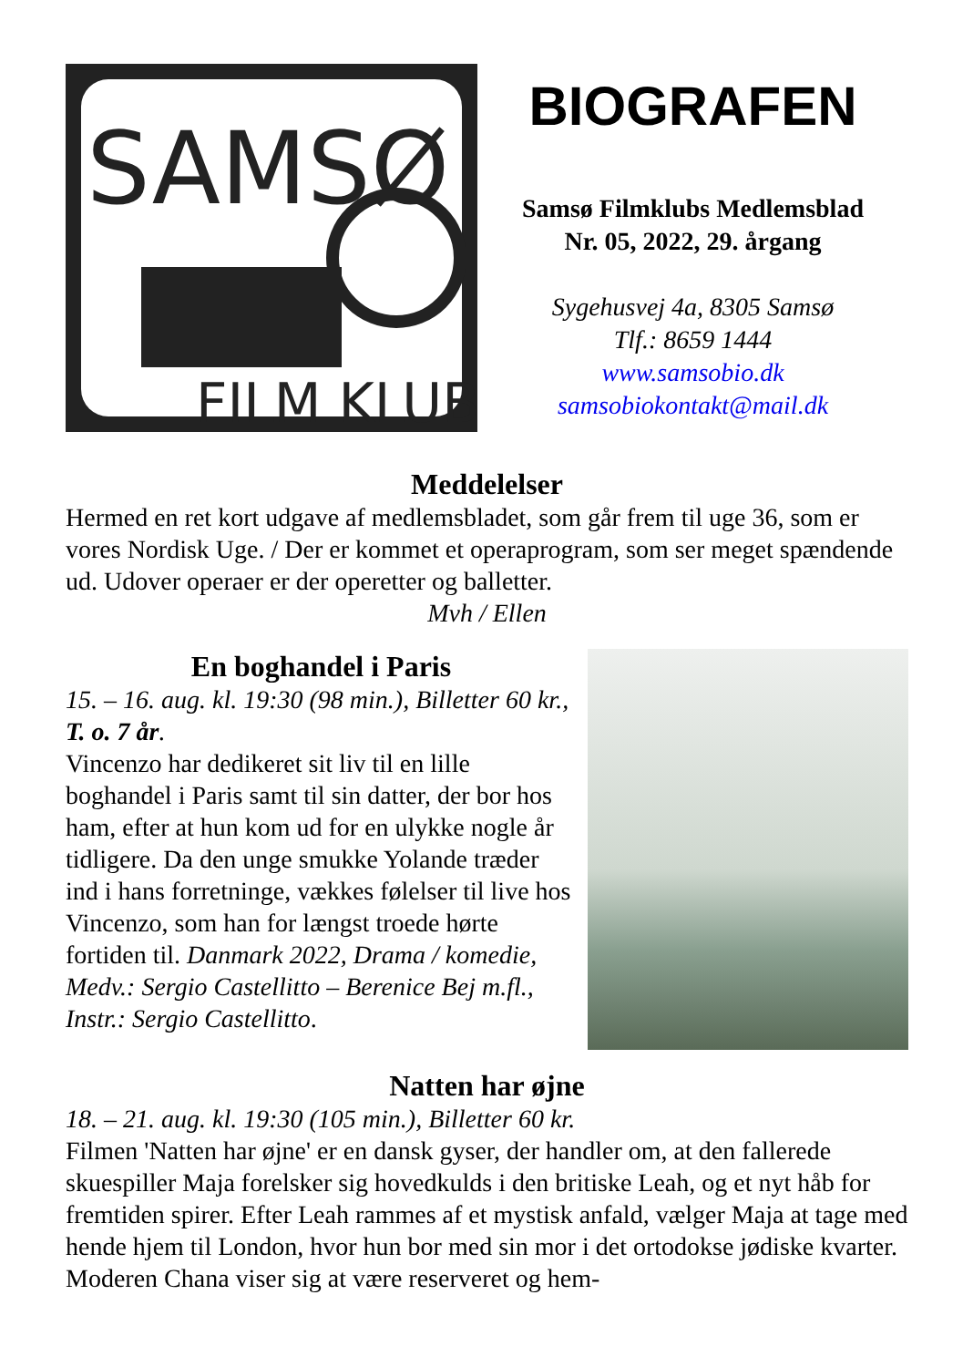SAMSØ
FILM KLUB
BIOGRAFEN
Samsø Filmklubs Medlemsblad
Nr. 05, 2022, 29. årgang
Sygehusvej 4a, 8305 Samsø
Tlf.: 8659 1444
www.samsobio.dk
samsobiokontakt@mail.dk
Meddelelser
Hermed en ret kort udgave af medlemsbladet, som går frem til uge 36, som er vores Nordisk Uge. / Der er kommet et operaprogram, som ser meget spændende ud. Udover operaer er der operetter og balletter.
Mvh / Ellen
En boghandel i Paris
15. – 16. aug. kl. 19:30 (98 min.), Billetter 60 kr., T. o. 7 år.
Vincenzo har dedikeret sit liv til en lille boghandel i Paris samt til sin datter, der bor hos ham, efter at hun kom ud for en ulykke nogle år tidligere. Da den unge smukke Yolande træder ind i hans forretninge, vækkes følelser til live hos Vincenzo, som han for længst troede hørte fortiden til. Danmark 2022, Drama / komedie, Medv.: Sergio Castellitto – Berenice Bej m.fl., Instr.: Sergio Castellitto.
Natten har øjne
18. – 21. aug. kl. 19:30 (105 min.), Billetter 60 kr.
Filmen 'Natten har øjne' er en dansk gyser, der handler om, at den fallerede skuespiller Maja forelsker sig hovedkulds i den britiske Leah, og et nyt håb for fremtiden spirer. Efter Leah rammes af et mystisk anfald, vælger Maja at tage med hende hjem til London, hvor hun bor med sin mor i det ortodokse jødiske kvarter. Moderen Chana viser sig at være reserveret og hem-